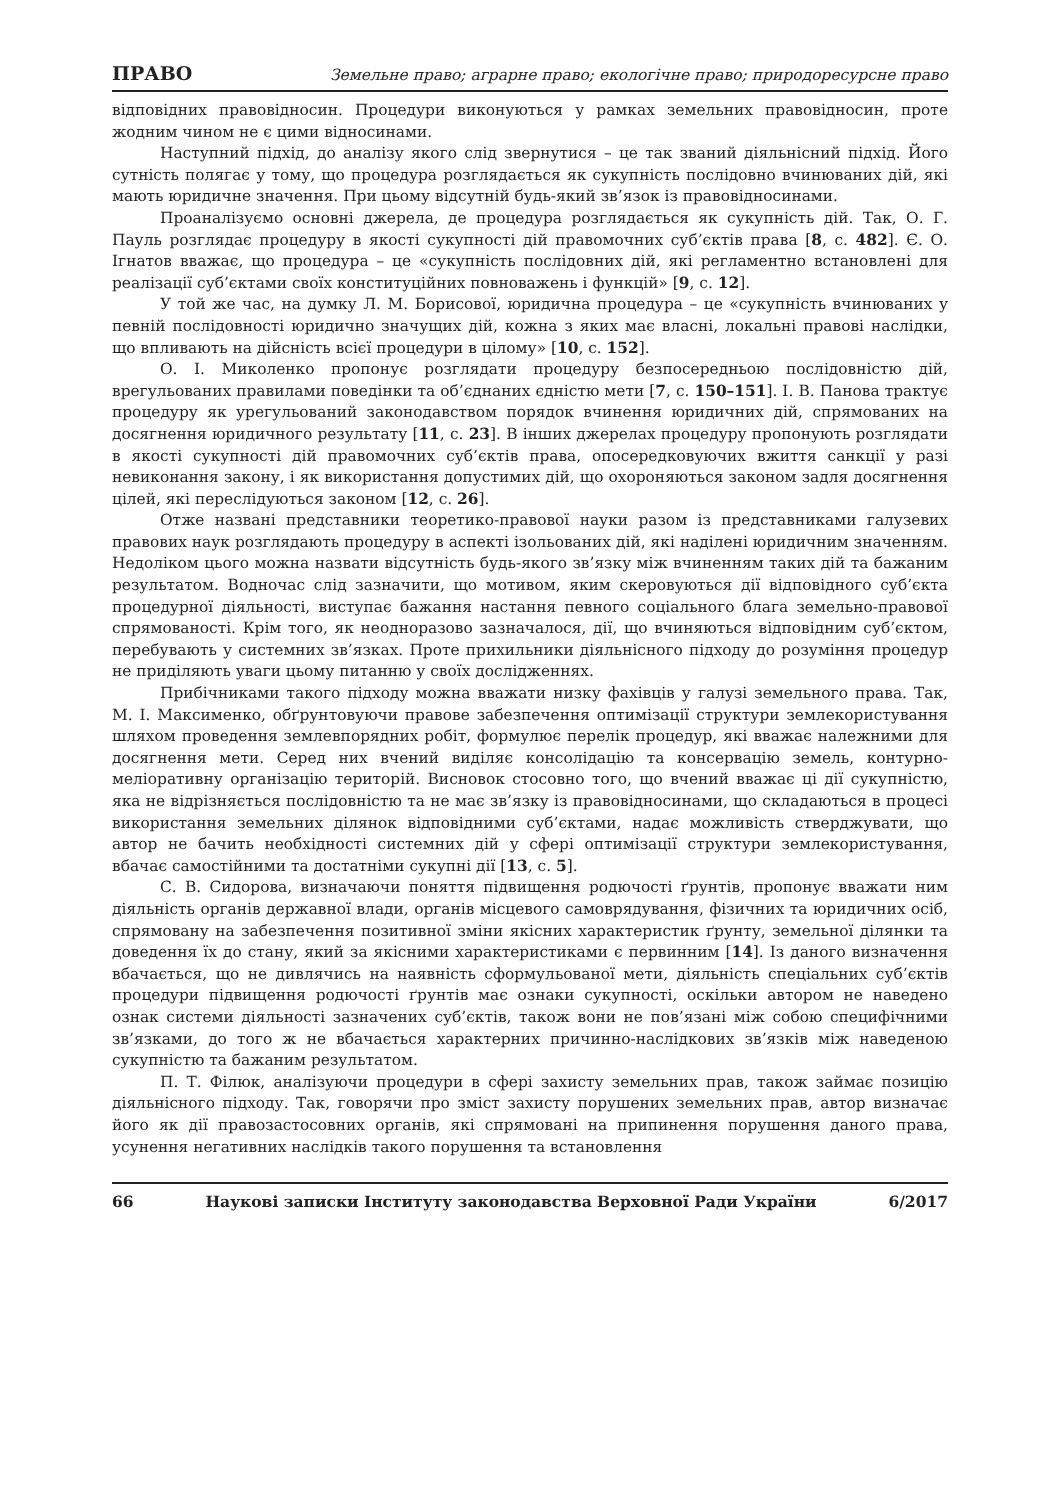ПРАВО Земельне право; аграрне право; екологічне право; природоресурсне право
відповідних правовідносин. Процедури виконуються у рамках земельних правовідносин, проте жодним чином не є цими відносинами.
Наступний підхід, до аналізу якого слід звернутися – це так званий діяльнісний підхід. Його сутність полягає у тому, що процедура розглядається як сукупність послідовно вчинюваних дій, які мають юридичне значення. При цьому відсутній будь-який зв’язок із правовідносинами.
Проаналізуємо основні джерела, де процедура розглядається як сукупність дій. Так, О. Г. Пауль розглядає процедуру в якості сукупності дій правомочних суб’єктів права [8, с. 482]. Є. О. Ігнатов вважає, що процедура – це «сукупність послідовних дій, які регламентно встановлені для реалізації суб’єктами своїх конституційних повноважень і функцій» [9, с. 12].
У той же час, на думку Л. М. Борисової, юридична процедура – це «сукупність вчинюваних у певній послідовності юридично значущих дій, кожна з яких має власні, локальні правові наслідки, що впливають на дійсність всієї процедури в цілому» [10, с. 152].
О. І. Миколенко пропонує розглядати процедуру безпосередньою послідовністю дій, врегульованих правилами поведінки та об’єднаних єдністю мети [7, с. 150–151]. І. В. Панова трактує процедуру як урегульований законодавством порядок вчинення юридичних дій, спрямованих на досягнення юридичного результату [11, с. 23]. В інших джерелах процедуру пропонують розглядати в якості сукупності дій правомочних суб’єктів права, опосередковуючих вжиття санкції у разі невиконання закону, і як використання допустимих дій, що охороняються законом задля досягнення цілей, які переслідуються законом [12, с. 26].
Отже названі представники теоретико-правової науки разом із представниками галузевих правових наук розглядають процедуру в аспекті ізольованих дій, які наділені юридичним значенням. Недоліком цього можна назвати відсутність будь-якого зв’язку між вчиненням таких дій та бажаним результатом. Водночас слід зазначити, що мотивом, яким скеровуються дії відповідного суб’єкта процедурної діяльності, виступає бажання настання певного соціального блага земельно-правової спрямованості. Крім того, як неодноразово зазначалося, дії, що вчиняються відповідним суб’єктом, перебувають у системних зв’язках. Проте прихильники діяльнісного підходу до розуміння процедур не приділяють уваги цьому питанню у своїх дослідженнях.
Прибічниками такого підходу можна вважати низку фахівців у галузі земельного права. Так, М. І. Максименко, обґрунтовуючи правове забезпечення оптимізації структури землекористування шляхом проведення землевпорядних робіт, формулює перелік процедур, які вважає належними для досягнення мети. Серед них вчений виділяє консолідацію та консервацію земель, контурно-меліоративну організацію територій. Висновок стосовно того, що вчений вважає ці дії сукупністю, яка не відрізняється послідовністю та не має зв’язку із правовідносинами, що складаються в процесі використання земельних ділянок відповідними суб’єктами, надає можливість стверджувати, що автор не бачить необхідності системних дій у сфері оптимізації структури землекористування, вбачає самостійними та достатніми сукупні дії [13, с. 5].
С. В. Сидорова, визначаючи поняття підвищення родючості ґрунтів, пропонує вважати ним діяльність органів державної влади, органів місцевого самоврядування, фізичних та юридичних осіб, спрямовану на забезпечення позитивної зміни якісних характеристик ґрунту, земельної ділянки та доведення їх до стану, який за якісними характеристиками є первинним [14]. Із даного визначення вбачається, що не дивлячись на наявність сформульованої мети, діяльність спеціальних суб’єктів процедури підвищення родючості ґрунтів має ознаки сукупності, оскільки автором не наведено ознак системи діяльності зазначених суб’єктів, також вони не пов’язані між собою специфічними зв’язками, до того ж не вбачається характерних причинно-наслідкових зв’язків між наведеною сукупністю та бажаним результатом.
П. Т. Філюк, аналізуючи процедури в сфері захисту земельних прав, також займає позицію діяльнісного підходу. Так, говорячи про зміст захисту порушених земельних прав, автор визначає його як дії правозастосовних органів, які спрямовані на припинення порушення даного права, усунення негативних наслідків такого порушення та встановлення
66 Наукові записки Інституту законодавства Верховної Ради України 6/2017